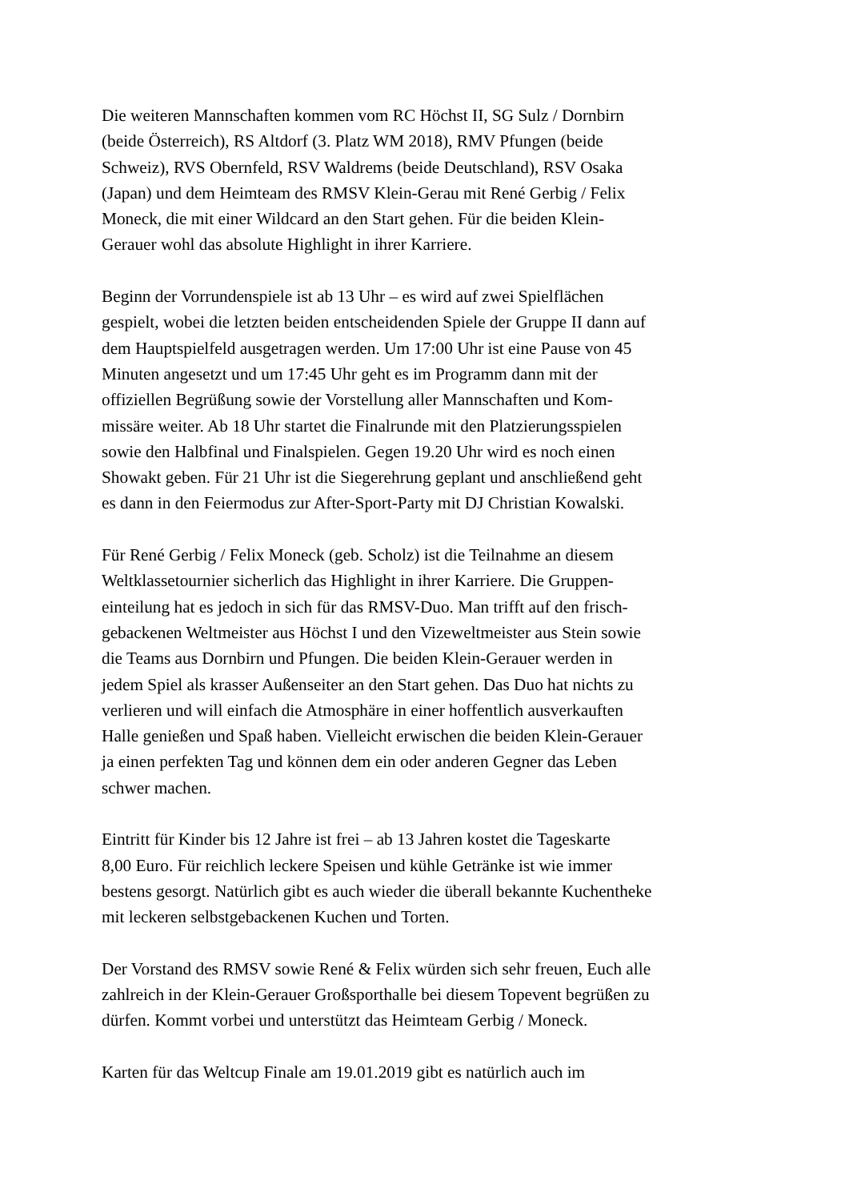Die weiteren Mannschaften kommen vom RC Höchst II, SG Sulz / Dornbirn
(beide Österreich), RS Altdorf (3. Platz WM 2018), RMV Pfungen (beide
Schweiz), RVS Obernfeld, RSV Waldrems (beide Deutschland), RSV Osaka
(Japan) und dem Heimteam des RMSV Klein-Gerau mit René Gerbig / Felix
Moneck, die mit einer Wildcard an den Start gehen. Für die beiden Klein-
Gerauer wohl das absolute Highlight in ihrer Karriere.
Beginn der Vorrundenspiele ist ab 13 Uhr – es wird auf zwei Spielflächen
gespielt, wobei die letzten beiden entscheidenden Spiele der Gruppe II dann auf
dem Hauptspielfeld ausgetragen werden. Um 17:00 Uhr ist eine Pause von 45
Minuten angesetzt und um 17:45 Uhr geht es im Programm dann mit der
offiziellen Begrüßung sowie der Vorstellung aller Mannschaften und Kom-
missäre weiter. Ab 18 Uhr startet die Finalrunde mit den Platzierungsspielen
sowie den Halbfinal und Finalspielen. Gegen 19.20 Uhr wird es noch einen
Showakt geben. Für 21 Uhr ist die Siegerehrung geplant und anschließend geht
es dann in den Feiermodus zur After-Sport-Party mit DJ Christian Kowalski.
Für René Gerbig / Felix Moneck (geb. Scholz) ist die Teilnahme an diesem
Weltklassetournier sicherlich das Highlight in ihrer Karriere. Die Gruppen-
einteilung hat es jedoch in sich für das RMSV-Duo. Man trifft auf den frisch-
gebackenen Weltmeister aus Höchst I und den Vizeweltmeister aus Stein sowie
die Teams aus Dornbirn und Pfungen. Die beiden Klein-Gerauer werden in
jedem Spiel als krasser Außenseiter an den Start gehen. Das Duo hat nichts zu
verlieren und will einfach die Atmosphäre in einer hoffentlich ausverkauften
Halle genießen und Spaß haben. Vielleicht erwischen die beiden Klein-Gerauer
ja einen perfekten Tag und können dem ein oder anderen Gegner das Leben
schwer machen.
Eintritt für Kinder bis 12 Jahre ist frei – ab 13 Jahren kostet die Tageskarte
8,00 Euro. Für reichlich leckere Speisen und kühle Getränke ist wie immer
bestens gesorgt. Natürlich gibt es auch wieder die überall bekannte Kuchentheke
mit leckeren selbstgebackenen Kuchen und Torten.
Der Vorstand des RMSV sowie René & Felix würden sich sehr freuen, Euch alle
zahlreich in der Klein-Gerauer Großsporthalle bei diesem Topevent begrüßen zu
dürfen. Kommt vorbei und unterstützt das Heimteam Gerbig / Moneck.
Karten für das Weltcup Finale am 19.01.2019 gibt es natürlich auch im